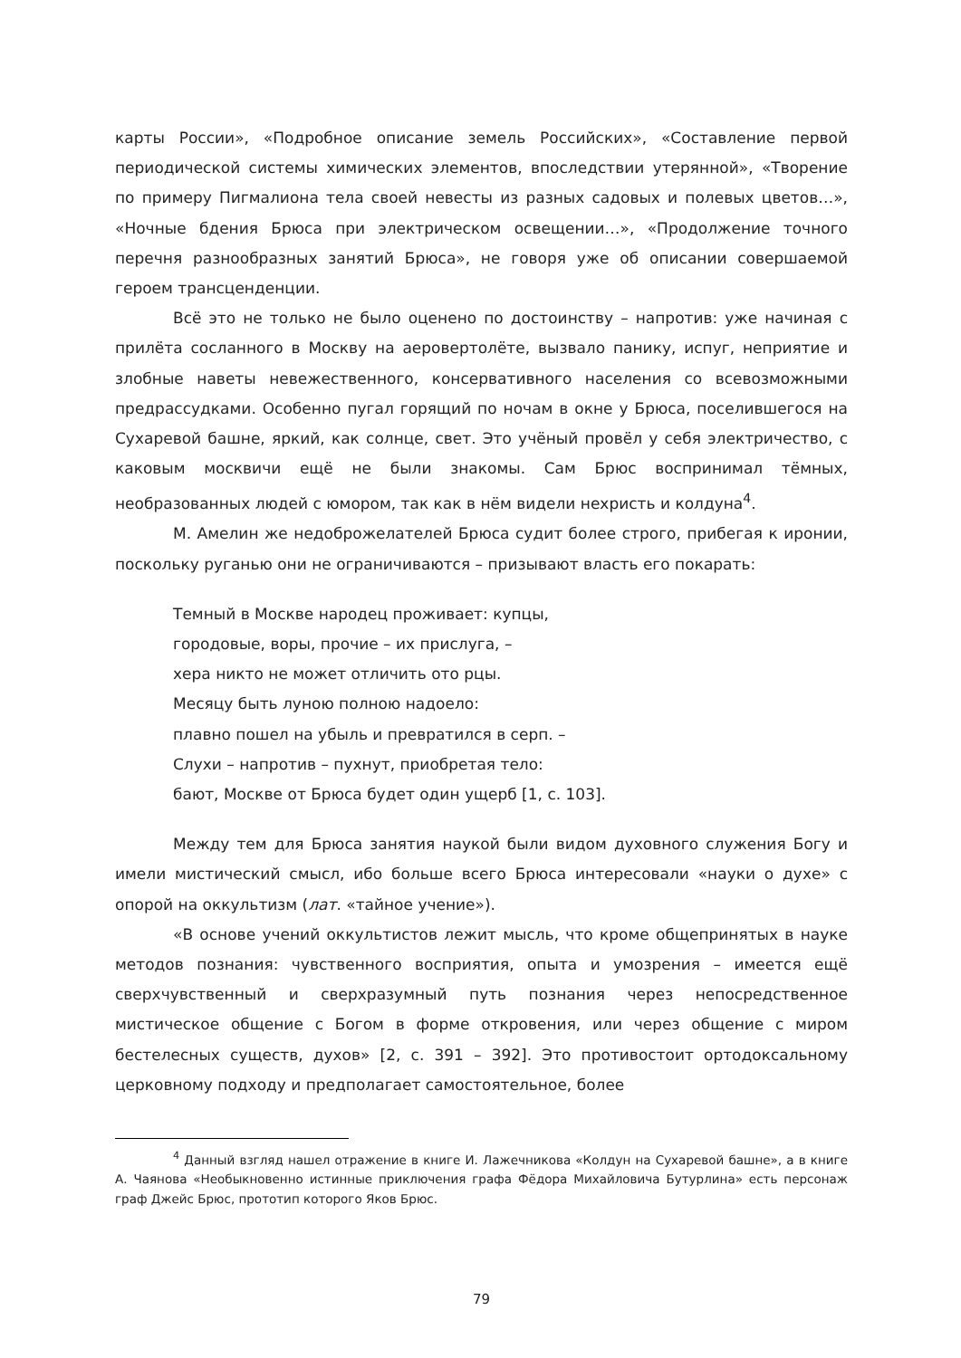карты России», «Подробное описание земель Российских», «Составление первой периодической системы химических элементов, впоследствии утерянной», «Творение по примеру Пигмалиона тела своей невесты из разных садовых и полевых цветов…», «Ночные бдения Брюса при электрическом освещении…», «Продолжение точного перечня разнообразных занятий Брюса», не говоря уже об описании совершаемой героем трансценденции.
Всё это не только не было оценено по достоинству – напротив: уже начиная с прилёта сосланного в Москву на аеровертолёте, вызвало панику, испуг, неприятие и злобные наветы невежественного, консервативного населения со всевозможными предрассудками. Особенно пугал горящий по ночам в окне у Брюса, поселившегося на Сухаревой башне, яркий, как солнце, свет. Это учёный провёл у себя электричество, с каковым москвичи ещё не были знакомы. Сам Брюс воспринимал тёмных, необразованных людей с юмором, так как в нём видели нехристь и колдуна<sup>4</sup>.
М. Амелин же недоброжелателей Брюса судит более строго, прибегая к иронии, поскольку руганью они не ограничиваются – призывают власть его покарать:
Темный в Москве народец проживает: купцы,
городовые, воры, прочие – их прислуга, –
хера никто не может отличить ото рцы.
Месяцу быть луною полною надоело:
плавно пошел на убыль и превратился в серп. –
Слухи – напротив – пухнут, приобретая тело:
бают, Москве от Брюса будет один ущерб [1, с. 103].
Между тем для Брюса занятия наукой были видом духовного служения Богу и имели мистический смысл, ибо больше всего Брюса интересовали «науки о духе» с опорой на оккультизм (лат. «тайное учение»).
«В основе учений оккультистов лежит мысль, что кроме общепринятых в науке методов познания: чувственного восприятия, опыта и умозрения – имеется ещё сверхчувственный и сверхразумный путь познания через непосредственное мистическое общение с Богом в форме откровения, или через общение с миром бестелесных существ, духов» [2, с. 391 – 392]. Это противостоит ортодоксальному церковному подходу и предполагает самостоятельное, более
<sup>4</sup> Данный взгляд нашел отражение в книге И. Лажечникова «Колдун на Сухаревой башне», а в книге А. Чаянова «Необыкновенно истинные приключения графа Фёдора Михайловича Бутурлина» есть персонаж граф Джейс Брюс, прототип которого Яков Брюс.
79